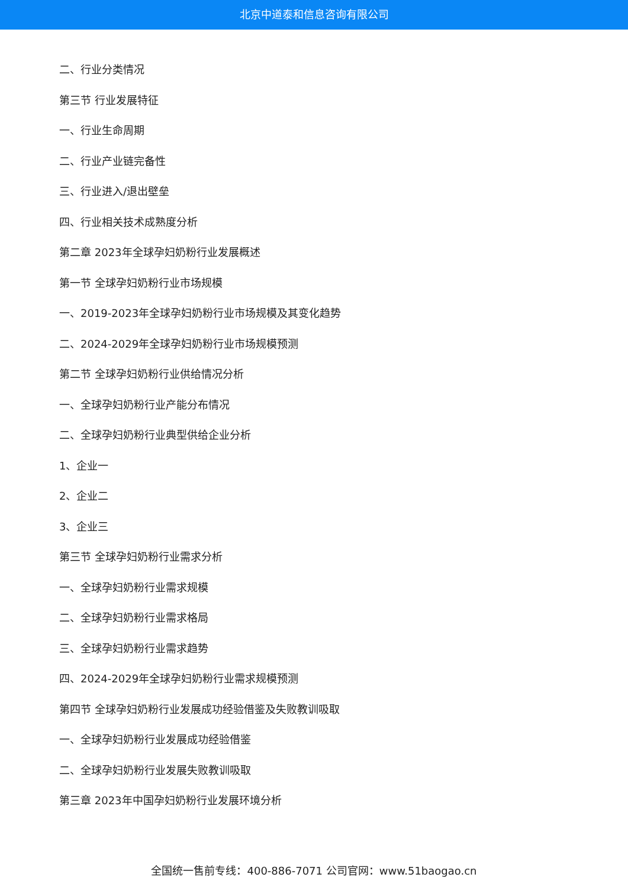北京中道泰和信息咨询有限公司
二、行业分类情况
第三节 行业发展特征
一、行业生命周期
二、行业产业链完备性
三、行业进入/退出壁垒
四、行业相关技术成熟度分析
第二章 2023年全球孕妇奶粉行业发展概述
第一节 全球孕妇奶粉行业市场规模
一、2019-2023年全球孕妇奶粉行业市场规模及其变化趋势
二、2024-2029年全球孕妇奶粉行业市场规模预测
第二节 全球孕妇奶粉行业供给情况分析
一、全球孕妇奶粉行业产能分布情况
二、全球孕妇奶粉行业典型供给企业分析
1、企业一
2、企业二
3、企业三
第三节 全球孕妇奶粉行业需求分析
一、全球孕妇奶粉行业需求规模
二、全球孕妇奶粉行业需求格局
三、全球孕妇奶粉行业需求趋势
四、2024-2029年全球孕妇奶粉行业需求规模预测
第四节 全球孕妇奶粉行业发展成功经验借鉴及失败教训吸取
一、全球孕妇奶粉行业发展成功经验借鉴
二、全球孕妇奶粉行业发展失败教训吸取
第三章 2023年中国孕妇奶粉行业发展环境分析
全国统一售前专线：400-886-7071 公司官网：www.51baogao.cn